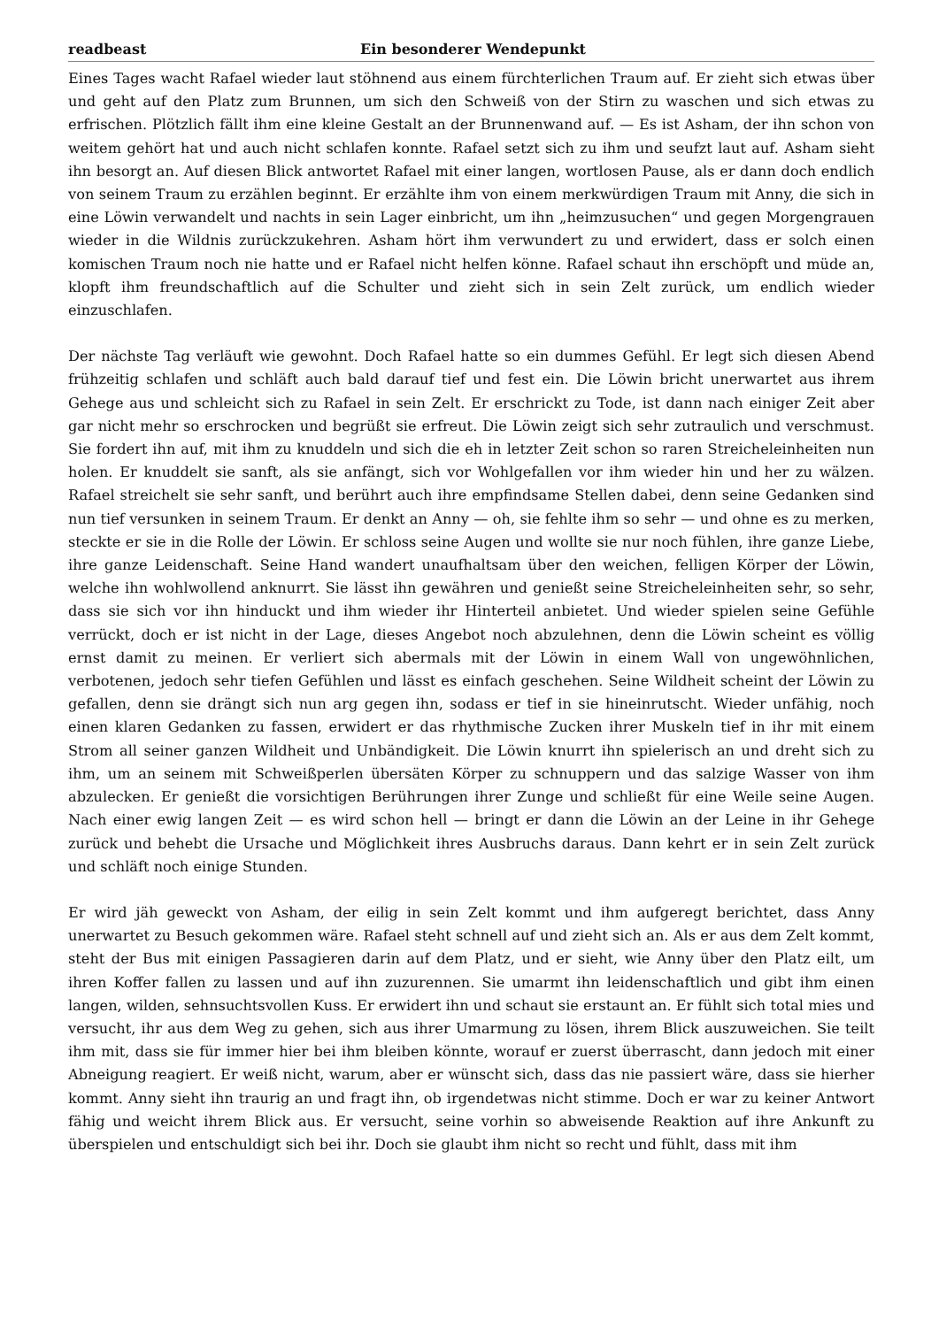readbeast Ein besonderer Wendepunkt
Eines Tages wacht Rafael wieder laut stöhnend aus einem fürchterlichen Traum auf. Er zieht sich etwas über und geht auf den Platz zum Brunnen, um sich den Schweiß von der Stirn zu waschen und sich etwas zu erfrischen. Plötzlich fällt ihm eine kleine Gestalt an der Brunnenwand auf. — Es ist Asham, der ihn schon von weitem gehört hat und auch nicht schlafen konnte. Rafael setzt sich zu ihm und seufzt laut auf. Asham sieht ihn besorgt an. Auf diesen Blick antwortet Rafael mit einer langen, wortlosen Pause, als er dann doch endlich von seinem Traum zu erzählen beginnt. Er erzählte ihm von einem merkwürdigen Traum mit Anny, die sich in eine Löwin verwandelt und nachts in sein Lager einbricht, um ihn „heimzusuchen“ und gegen Morgengrauen wieder in die Wildnis zurückzukehren. Asham hört ihm verwundert zu und erwidert, dass er solch einen komischen Traum noch nie hatte und er Rafael nicht helfen könne. Rafael schaut ihn erschöpft und müde an, klopft ihm freundschaftlich auf die Schulter und zieht sich in sein Zelt zurück, um endlich wieder einzuschlafen.
Der nächste Tag verläuft wie gewohnt. Doch Rafael hatte so ein dummes Gefühl. Er legt sich diesen Abend frühzeitig schlafen und schläft auch bald darauf tief und fest ein. Die Löwin bricht unerwartet aus ihrem Gehege aus und schleicht sich zu Rafael in sein Zelt. Er erschrickt zu Tode, ist dann nach einiger Zeit aber gar nicht mehr so erschrocken und begrüßt sie erfreut. Die Löwin zeigt sich sehr zutraulich und verschmust. Sie fordert ihn auf, mit ihm zu knuddeln und sich die eh in letzter Zeit schon so raren Streicheleinheiten nun holen. Er knuddelt sie sanft, als sie anfängt, sich vor Wohlgefallen vor ihm wieder hin und her zu wälzen. Rafael streichelt sie sehr sanft, und berührt auch ihre empfindsame Stellen dabei, denn seine Gedanken sind nun tief versunken in seinem Traum. Er denkt an Anny — oh, sie fehlte ihm so sehr — und ohne es zu merken, steckte er sie in die Rolle der Löwin. Er schloss seine Augen und wollte sie nur noch fühlen, ihre ganze Liebe, ihre ganze Leidenschaft. Seine Hand wandert unaufhaltsam über den weichen, felligen Körper der Löwin, welche ihn wohlwollend anknurrt. Sie lässt ihn gewähren und genießt seine Streicheleinheiten sehr, so sehr, dass sie sich vor ihn hinduckt und ihm wieder ihr Hinterteil anbietet. Und wieder spielen seine Gefühle verrückt, doch er ist nicht in der Lage, dieses Angebot noch abzulehnen, denn die Löwin scheint es völlig ernst damit zu meinen. Er verliert sich abermals mit der Löwin in einem Wall von ungewöhnlichen, verbotenen, jedoch sehr tiefen Gefühlen und lässt es einfach geschehen. Seine Wildheit scheint der Löwin zu gefallen, denn sie drängt sich nun arg gegen ihn, sodass er tief in sie hineinrutscht. Wieder unfähig, noch einen klaren Gedanken zu fassen, erwidert er das rhythmische Zucken ihrer Muskeln tief in ihr mit einem Strom all seiner ganzen Wildheit und Unbändigkeit. Die Löwin knurrt ihn spielerisch an und dreht sich zu ihm, um an seinem mit Schweißperlen übersäten Körper zu schnuppern und das salzige Wasser von ihm abzulecken. Er genießt die vorsichtigen Berührungen ihrer Zunge und schließt für eine Weile seine Augen. Nach einer ewig langen Zeit — es wird schon hell — bringt er dann die Löwin an der Leine in ihr Gehege zurück und behebt die Ursache und Möglichkeit ihres Ausbruchs daraus. Dann kehrt er in sein Zelt zurück und schläft noch einige Stunden.
Er wird jäh geweckt von Asham, der eilig in sein Zelt kommt und ihm aufgeregt berichtet, dass Anny unerwartet zu Besuch gekommen wäre. Rafael steht schnell auf und zieht sich an. Als er aus dem Zelt kommt, steht der Bus mit einigen Passagieren darin auf dem Platz, und er sieht, wie Anny über den Platz eilt, um ihren Koffer fallen zu lassen und auf ihn zuzurennen. Sie umarmt ihn leidenschaftlich und gibt ihm einen langen, wilden, sehnsuchtsvollen Kuss. Er erwidert ihn und schaut sie erstaunt an. Er fühlt sich total mies und versucht, ihr aus dem Weg zu gehen, sich aus ihrer Umarmung zu lösen, ihrem Blick auszuweichen. Sie teilt ihm mit, dass sie für immer hier bei ihm bleiben könnte, worauf er zuerst überrascht, dann jedoch mit einer Abneigung reagiert. Er weiß nicht, warum, aber er wünscht sich, dass das nie passiert wäre, dass sie hierher kommt. Anny sieht ihn traurig an und fragt ihn, ob irgendetwas nicht stimme. Doch er war zu keiner Antwort fähig und weicht ihrem Blick aus. Er versucht, seine vorhin so abweisende Reaktion auf ihre Ankunft zu überspielen und entschuldigt sich bei ihr. Doch sie glaubt ihm nicht so recht und fühlt, dass mit ihm